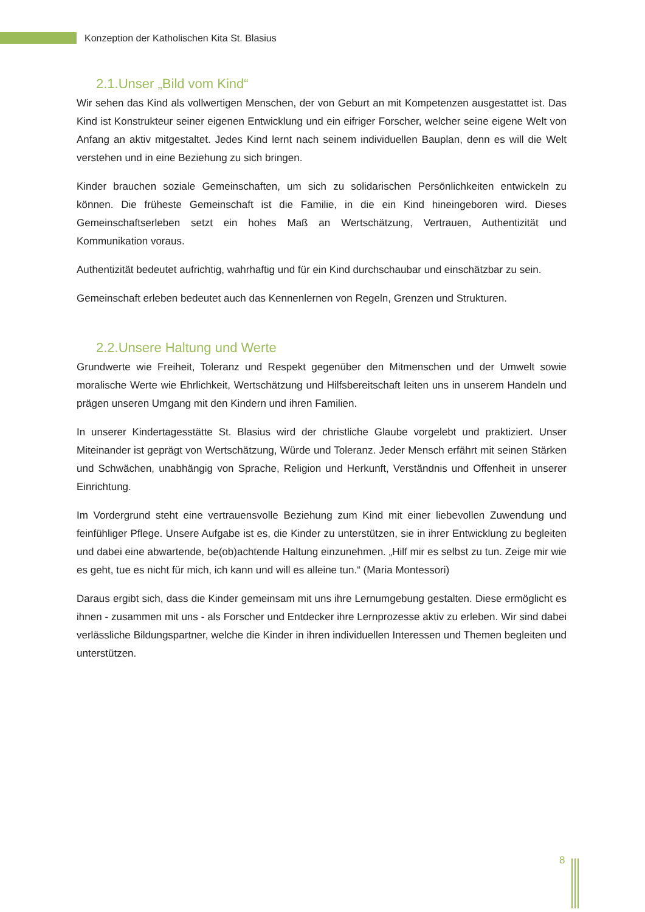Konzeption der Katholischen Kita St. Blasius
2.1.Unser „Bild vom Kind“
Wir sehen das Kind als vollwertigen Menschen, der von Geburt an mit Kompetenzen ausgestattet ist. Das Kind ist Konstrukteur seiner eigenen Entwicklung und ein eifriger Forscher, welcher seine eigene Welt von Anfang an aktiv mitgestaltet. Jedes Kind lernt nach seinem individuellen Bauplan, denn es will die Welt verstehen und in eine Beziehung zu sich bringen.
Kinder brauchen soziale Gemeinschaften, um sich zu solidarischen Persönlichkeiten entwickeln zu können. Die früheste Gemeinschaft ist die Familie, in die ein Kind hineingeboren wird. Dieses Gemeinschaftserleben setzt ein hohes Maß an Wertschätzung, Vertrauen, Authentizität und Kommunikation voraus.
Authentizität bedeutet aufrichtig, wahrhaftig und für ein Kind durchschaubar und einschätzbar zu sein.
Gemeinschaft erleben bedeutet auch das Kennenlernen von Regeln, Grenzen und Strukturen.
2.2.Unsere Haltung und Werte
Grundwerte wie Freiheit, Toleranz und Respekt gegenüber den Mitmenschen und der Umwelt sowie moralische Werte wie Ehrlichkeit, Wertschätzung und Hilfsbereitschaft leiten uns in unserem Handeln und prägen unseren Umgang mit den Kindern und ihren Familien.
In unserer Kindertagesstätte St. Blasius wird der christliche Glaube vorgelebt und praktiziert. Unser Miteinander ist geprägt von Wertschätzung, Würde und Toleranz. Jeder Mensch erfährt mit seinen Stärken und Schwächen, unabhängig von Sprache, Religion und Herkunft, Verständnis und Offenheit in unserer Einrichtung.
Im Vordergrund steht eine vertrauensvolle Beziehung zum Kind mit einer liebevollen Zuwendung und feinfühliger Pflege. Unsere Aufgabe ist es, die Kinder zu unterstützen, sie in ihrer Entwicklung zu begleiten und dabei eine abwartende, be(ob)achtende Haltung einzunehmen. „Hilf mir es selbst zu tun. Zeige mir wie es geht, tue es nicht für mich, ich kann und will es alleine tun.“ (Maria Montessori)
Daraus ergibt sich, dass die Kinder gemeinsam mit uns ihre Lernumgebung gestalten. Diese ermöglicht es ihnen - zusammen mit uns - als Forscher und Entdecker ihre Lernprozesse aktiv zu erleben. Wir sind dabei verlässliche Bildungspartner, welche die Kinder in ihren individuellen Interessen und Themen begleiten und unterstützen.
8